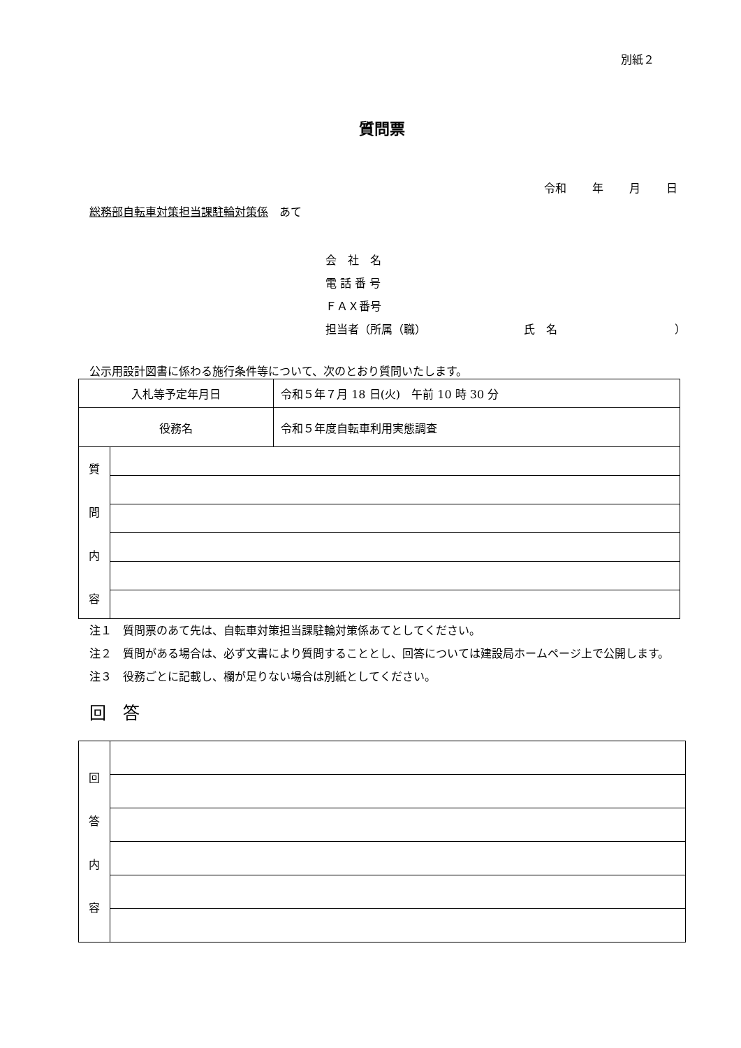別紙２
質問票
令和 年 月 日
総務部自転車対策担当課駐輪対策係　あて
会　社　名
電 話 番 号
ＦＡＸ番号
担当者（所属（職） 氏　名 ）
公示用設計図書に係わる施行条件等について、次のとおり質問いたします。
| 入札等予定年月日 | | 令和５年７月 18 日(火) 午前 10 時 30 分 |
| 役務名 | | 令和５年度自転車利用実態調査 |
| 質 問 内 容 | | |
注１　質問票のあて先は、自転車対策担当課駐輪対策係あてとしてください。
注２　質問がある場合は、必ず文書により質問することとし、回答については建設局ホームページ上で公開します。
注３　役務ごとに記載し、欄が足りない場合は別紙としてください。
回　答
| 回 答 内 容 | |